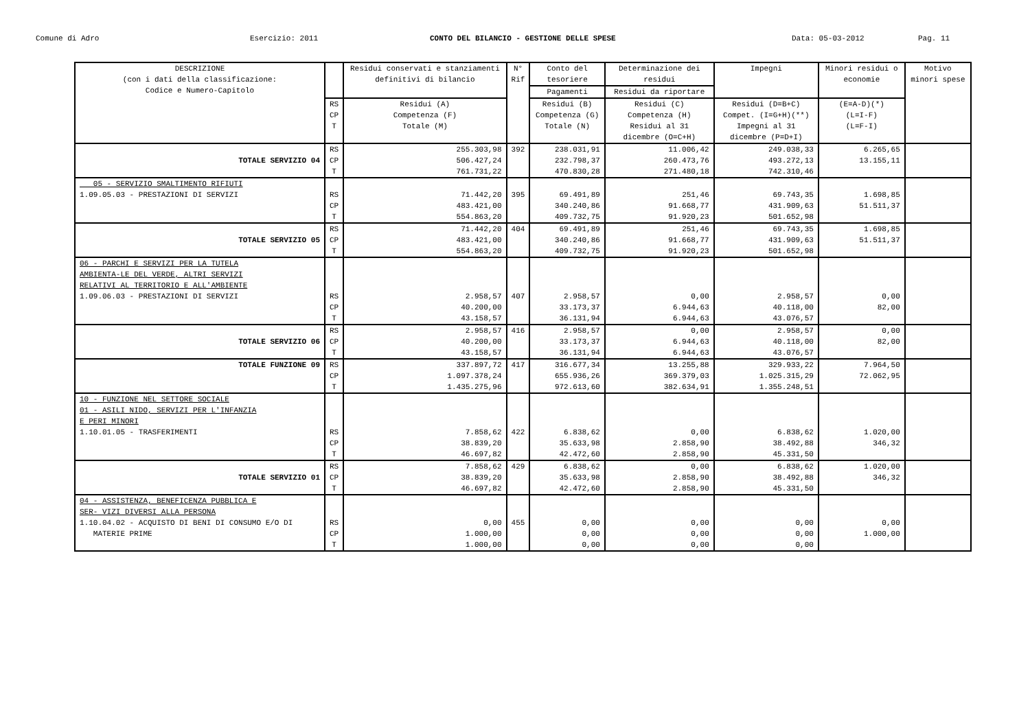Comune di Adro Esercizio: 2011 CONTO DEL BILANCIO - GESTIONE DELLE SPESE Data: 05-03-2012 Pag. 11
| DESCRIZIONE (con i dati della classificazione: Codice e Numero-Capitolo | | Residui conservati e stanziamenti definitivi di bilancio | N° Rif | Conto del tesoriere | Determinazione dei residui | Impegni | Minori residui o economie | Motivo minori spese |
| --- | --- | --- | --- | --- | --- | --- | --- | --- |
| | | | | Pagamenti | Residui da riportare | | | |
| | RS CP T | Residui (A) Competenza (F) Totale (M) | | Residui (B) Competenza (G) Totale (N) | Residui (C) Competenza (H) Residui al 31 dicembre (O=C+H) | Residui (D=B+C) Compet. (I=G+H)(**) Impegni al 31 dicembre (P=D+I) | (E=A-D)(*) (L=I-F) (L=F-I) | |
| TOTALE SERVIZIO 04 | RS CP T | 255.303,98 506.427,24 761.731,22 | 392 | 238.031,91 232.798,37 470.830,28 | 11.006,42 260.473,76 271.480,18 | 249.038,33 493.272,13 742.310,46 | 6.265,65 13.155,11 | |
| 05 - SERVIZIO SMALTIMENTO RIFIUTI 1.09.05.03 - PRESTAZIONI DI SERVIZI | RS CP T | 71.442,20 483.421,00 554.863,20 | 395 | 69.491,89 340.240,86 409.732,75 | 251,46 91.668,77 91.920,23 | 69.743,35 431.909,63 501.652,98 | 1.698,85 51.511,37 | |
| TOTALE SERVIZIO 05 | RS CP T | 71.442,20 483.421,00 554.863,20 | 404 | 69.491,89 340.240,86 409.732,75 | 251,46 91.668,77 91.920,23 | 69.743,35 431.909,63 501.652,98 | 1.698,85 51.511,37 | |
| 06 - PARCHI E SERVIZI PER LA TUTELA AMBIENTA-LE DEL VERDE, ALTRI SERVIZI RELATIVI AL TERRITORIO E ALL'AMBIENTE 1.09.06.03 - PRESTAZIONI DI SERVIZI | RS CP T | 2.958,57 40.200,00 43.158,57 | 407 | 2.958,57 33.173,37 36.131,94 | 0,00 6.944,63 6.944,63 | 2.958,57 40.118,00 43.076,57 | 0,00 82,00 | |
| TOTALE SERVIZIO 06 | RS CP T | 2.958,57 40.200,00 43.158,57 | 416 | 2.958,57 33.173,37 36.131,94 | 0,00 6.944,63 6.944,63 | 2.958,57 40.118,00 43.076,57 | 0,00 82,00 | |
| TOTALE FUNZIONE 09 | RS CP T | 337.897,72 1.097.378,24 1.435.275,96 | 417 | 316.677,34 655.936,26 972.613,60 | 13.255,88 369.379,03 382.634,91 | 329.933,22 1.025.315,29 1.355.248,51 | 7.964,50 72.062,95 | |
| 10 - FUNZIONE NEL SETTORE SOCIALE 01 - ASILI NIDO, SERVIZI PER L'INFANZIA E PERI MINORI 1.10.01.05 - TRASFERIMENTI | RS CP T | 7.858,62 38.839,20 46.697,82 | 422 | 6.838,62 35.633,98 42.472,60 | 0,00 2.858,90 2.858,90 | 6.838,62 38.492,88 45.331,50 | 1.020,00 346,32 | |
| TOTALE SERVIZIO 01 | RS CP T | 7.858,62 38.839,20 46.697,82 | 429 | 6.838,62 35.633,98 42.472,60 | 0,00 2.858,90 2.858,90 | 6.838,62 38.492,88 45.331,50 | 1.020,00 346,32 | |
| 04 - ASSISTENZA, BENEFICENZA PUBBLICA E SER- VIZI DIVERSI ALLA PERSONA 1.10.04.02 - ACQUISTO DI BENI DI CONSUMO E/O DI MATERIE PRIME | RS CP T | 0,00 1.000,00 1.000,00 | 455 | 0,00 0,00 0,00 | 0,00 0,00 0,00 | 0,00 0,00 0,00 | 0,00 1.000,00 | |